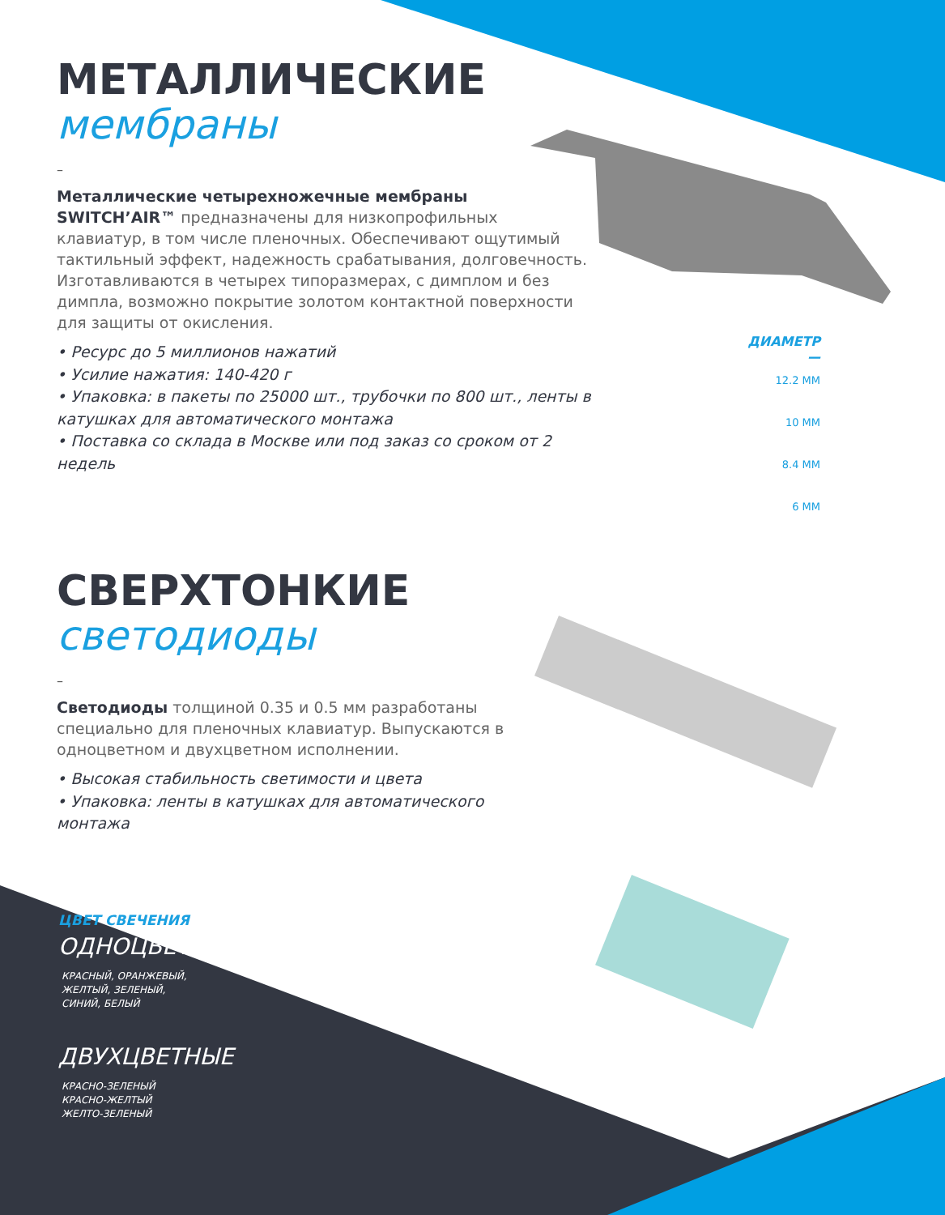МЕТАЛЛИЧЕСКИЕ
мембраны
–
Металлические четырехножечные мембраны SWITCH’AIR™ предназначены для низкопрофильных клавиатур, в том числе пленочных. Обеспечивают ощутимый тактильный эффект, надежность срабатывания, долговечность. Изготавливаются в четырех типоразмерах, с димплом и без димпла, возможно покрытие золотом контактной поверхности для защиты от окисления.
• Ресурс до 5 миллионов нажатий
• Усилие нажатия: 140-420 г
• Упаковка: в пакеты по 25000 шт., трубочки по 800 шт., ленты в катушках для автоматического монтажа
• Поставка со склада в Москве или под заказ со сроком от 2 недель
ДИАМЕТР
—
12.2 ММ
10 ММ
8.4 ММ
6 ММ
СВЕРХТОНКИЕ
светодиоды
–
Светодиоды толщиной 0.35 и 0.5 мм разработаны специально для пленочных клавиатур. Выпускаются в одноцветном и двухцветном исполнении.
• Высокая стабильность светимости и цвета
• Упаковка: ленты в катушках для автоматического монтажа
ЦВЕТ СВЕЧЕНИЯ
ОДНОЦВЕТНЫЕ
КРАСНЫЙ, ОРАНЖЕВЫЙ,
ЖЕЛТЫЙ, ЗЕЛЕНЫЙ,
СИНИЙ, БЕЛЫЙ
ДВУХЦВЕТНЫЕ
КРАСНО-ЗЕЛЕНЫЙ
КРАСНО-ЖЕЛТЫЙ
ЖЕЛТО-ЗЕЛЕНЫЙ